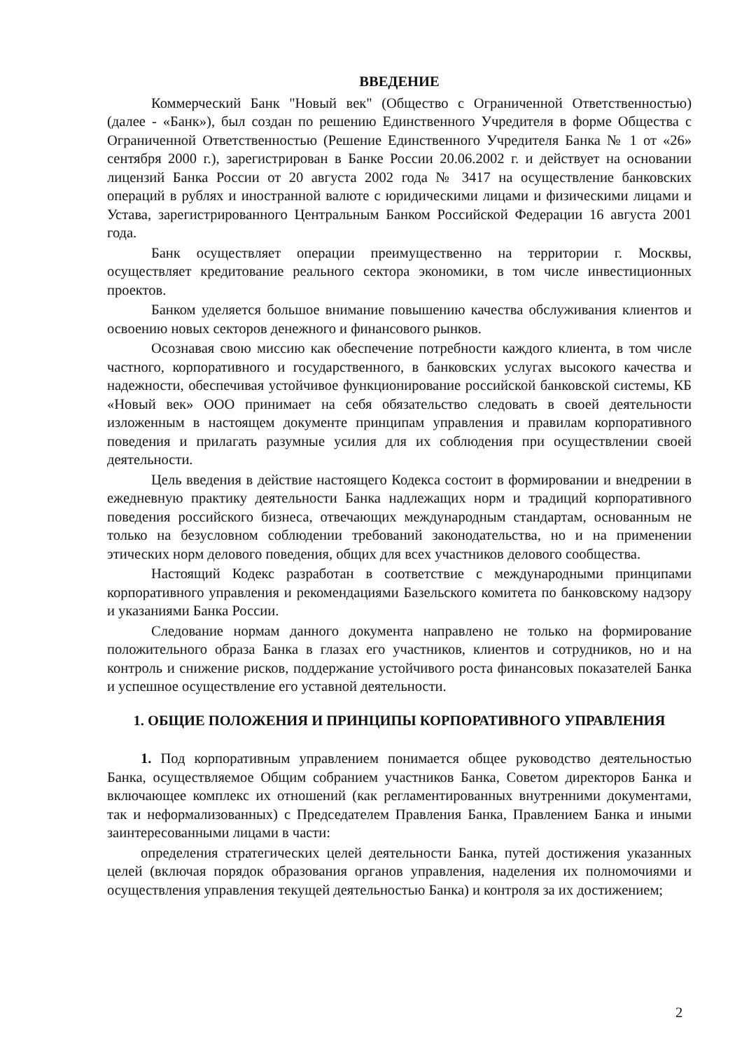ВВЕДЕНИЕ
Коммерческий Банк "Новый век" (Общество с Ограниченной Ответственностью) (далее - «Банк»), был создан по решению Единственного Учредителя в форме Общества с Ограниченной Ответственностью (Решение Единственного Учредителя Банка № 1 от «26» сентября 2000 г.), зарегистрирован в Банке России 20.06.2002 г. и действует на основании лицензий Банка России от 20 августа 2002 года № 3417 на осуществление банковских операций в рублях и иностранной валюте с юридическими лицами и физическими лицами и Устава, зарегистрированного Центральным Банком Российской Федерации 16 августа 2001 года.
Банк осуществляет операции преимущественно на территории г. Москвы, осуществляет кредитование реального сектора экономики, в том числе инвестиционных проектов.
Банком уделяется большое внимание повышению качества обслуживания клиентов и освоению новых секторов денежного и финансового рынков.
Осознавая свою миссию как обеспечение потребности каждого клиента, в том числе частного, корпоративного и государственного, в банковских услугах высокого качества и надежности, обеспечивая устойчивое функционирование российской банковской системы, КБ «Новый век» ООО принимает на себя обязательство следовать в своей деятельности изложенным в настоящем документе принципам управления и правилам корпоративного поведения и прилагать разумные усилия для их соблюдения при осуществлении своей деятельности.
Цель введения в действие настоящего Кодекса состоит в формировании и внедрении в ежедневную практику деятельности Банка надлежащих норм и традиций корпоративного поведения российского бизнеса, отвечающих международным стандартам, основанным не только на безусловном соблюдении требований законодательства, но и на применении этических норм делового поведения, общих для всех участников делового сообщества.
Настоящий Кодекс разработан в соответствие с международными принципами корпоративного управления и рекомендациями Базельского комитета по банковскому надзору и указаниями Банка России.
Следование нормам данного документа направлено не только на формирование положительного образа Банка в глазах его участников, клиентов и сотрудников, но и на контроль и снижение рисков, поддержание устойчивого роста финансовых показателей Банка и успешное осуществление его уставной деятельности.
1. ОБЩИЕ ПОЛОЖЕНИЯ И ПРИНЦИПЫ КОРПОРАТИВНОГО УПРАВЛЕНИЯ
1. Под корпоративным управлением понимается общее руководство деятельностью Банка, осуществляемое Общим собранием участников Банка, Советом директоров Банка и включающее комплекс их отношений (как регламентированных внутренними документами, так и неформализованных) с Председателем Правления Банка, Правлением Банка и иными заинтересованными лицами в части:
определения стратегических целей деятельности Банка, путей достижения указанных целей (включая порядок образования органов управления, наделения их полномочиями и осуществления управления текущей деятельностью Банка) и контроля за их достижением;
2